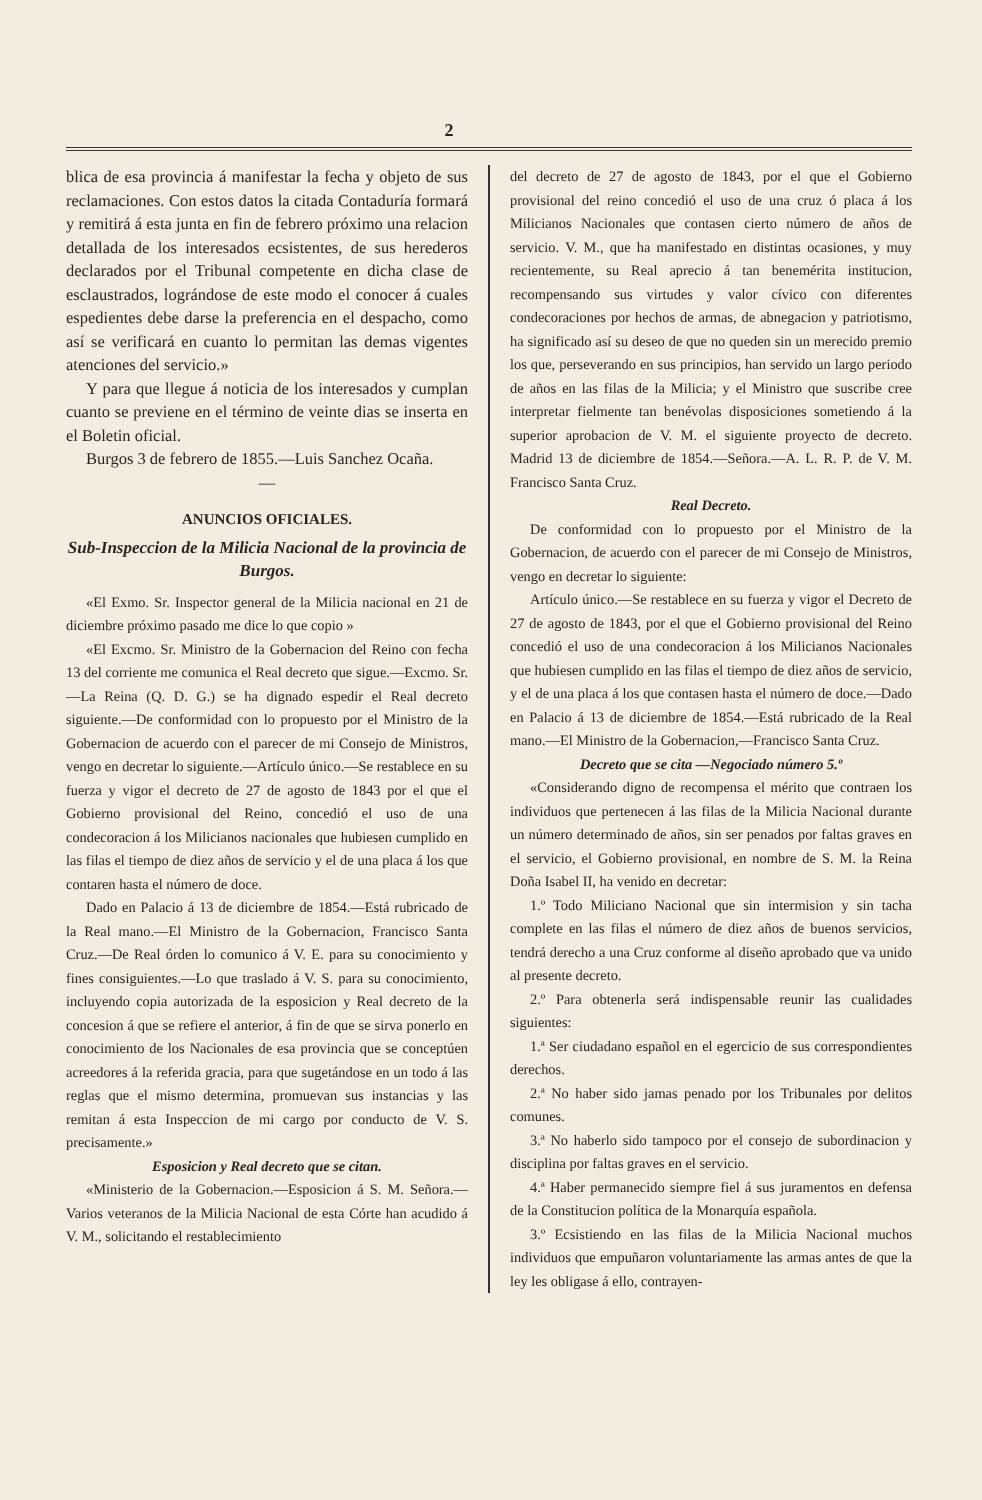2
blica de esa provincia á manifestar la fecha y objeto de sus reclamaciones. Con estos datos la citada Contaduría formará y remitirá á esta junta en fin de febrero próximo una relacion detallada de los interesados ecsistentes, de sus herederos declarados por el Tribunal competente en dicha clase de esclaustrados, lográndose de este modo el conocer á cuales espedientes debe darse la preferencia en el despacho, como así se verificará en cuanto lo permitan las demas vigentes atenciones del servicio.»
Y para que llegue á noticia de los interesados y cumplan cuanto se previene en el término de veinte dias se inserta en el Boletin oficial.
Burgos 3 de febrero de 1855.—Luis Sanchez Ocaña.
—
ANUNCIOS OFICIALES.
Sub-Inspeccion de la Milicia Nacional de la provincia de Burgos.
«El Exmo. Sr. Inspector general de la Milicia nacional en 21 de diciembre próximo pasado me dice lo que copio »
«El Excmo. Sr. Ministro de la Gobernacion del Reino con fecha 13 del corriente me comunica el Real decreto que sigue.—Excmo. Sr.—La Reina (Q. D. G.) se ha dignado espedir el Real decreto siguiente.—De conformidad con lo propuesto por el Ministro de la Gobernacion de acuerdo con el parecer de mi Consejo de Ministros, vengo en decretar lo siguiente.—Artículo único.—Se restablece en su fuerza y vigor el decreto de 27 de agosto de 1843 por el que el Gobierno provisional del Reino, concedió el uso de una condecoracion á los Milicianos nacionales que hubiesen cumplido en las filas el tiempo de diez años de servicio y el de una placa á los que contaren hasta el número de doce.
Dado en Palacio á 13 de diciembre de 1854.—Está rubricado de la Real mano.—El Ministro de la Gobernacion, Francisco Santa Cruz.—De Real órden lo comunico á V. E. para su conocimiento y fines consiguientes.—Lo que traslado á V. S. para su conocimiento, incluyendo copia autorizada de la esposicion y Real decreto de la concesion á que se refiere el anterior, á fin de que se sirva ponerlo en conocimiento de los Nacionales de esa provincia que se conceptúen acreedores á la referida gracia, para que sugetándose en un todo á las reglas que el mismo determina, promuevan sus instancias y las remitan á esta Inspeccion de mi cargo por conducto de V. S. precisamente.»
Esposicion y Real decreto que se citan.
«Ministerio de la Gobernacion.—Esposicion á S. M. Señora.—Varios veteranos de la Milicia Nacional de esta Córte han acudido á V. M., solicitando el restablecimiento
del decreto de 27 de agosto de 1843, por el que el Gobierno provisional del reino concedió el uso de una cruz ó placa á los Milicianos Nacionales que contasen cierto número de años de servicio. V. M., que ha manifestado en distintas ocasiones, y muy recientemente, su Real aprecio á tan benemérita institucion, recompensando sus virtudes y valor cívico con diferentes condecoraciones por hechos de armas, de abnegacion y patriotismo, ha significado así su deseo de que no queden sin un merecido premio los que, perseverando en sus principios, han servido un largo periodo de años en las filas de la Milicia; y el Ministro que suscribe cree interpretar fielmente tan benévolas disposiciones sometiendo á la superior aprobacion de V. M. el siguiente proyecto de decreto. Madrid 13 de diciembre de 1854.—Señora.—A. L. R. P. de V. M. Francisco Santa Cruz.
Real Decreto.
De conformidad con lo propuesto por el Ministro de la Gobernacion, de acuerdo con el parecer de mi Consejo de Ministros, vengo en decretar lo siguiente:
Artículo único.—Se restablece en su fuerza y vigor el Decreto de 27 de agosto de 1843, por el que el Gobierno provisional del Reino concedió el uso de una condecoracion á los Milicianos Nacionales que hubiesen cumplido en las filas el tiempo de diez años de servicio, y el de una placa á los que contasen hasta el número de doce.—Dado en Palacio á 13 de diciembre de 1854.—Está rubricado de la Real mano.—El Ministro de la Gobernacion,—Francisco Santa Cruz.
Decreto que se cita —Negociado número 5.º
«Considerando digno de recompensa el mérito que contraen los individuos que pertenecen á las filas de la Milicia Nacional durante un número determinado de años, sin ser penados por faltas graves en el servicio, el Gobierno provisional, en nombre de S. M. la Reina Doña Isabel II, ha venido en decretar:
1.º Todo Miliciano Nacional que sin intermision y sin tacha complete en las filas el número de diez años de buenos servicios, tendrá derecho a una Cruz conforme al diseño aprobado que va unido al presente decreto.
2.º Para obtenerla será indispensable reunir las cualidades siguientes:
1.ª Ser ciudadano español en el egercicio de sus correspondientes derechos.
2.ª No haber sido jamas penado por los Tribunales por delitos comunes.
3.ª No haberlo sido tampoco por el consejo de subordinacion y disciplina por faltas graves en el servicio.
4.ª Haber permanecido siempre fiel á sus juramentos en defensa de la Constitucion política de la Monarquía española.
3.º Ecsistiendo en las filas de la Milicia Nacional muchos individuos que empuñaron voluntariamente las armas antes de que la ley les obligase á ello, contrayen-